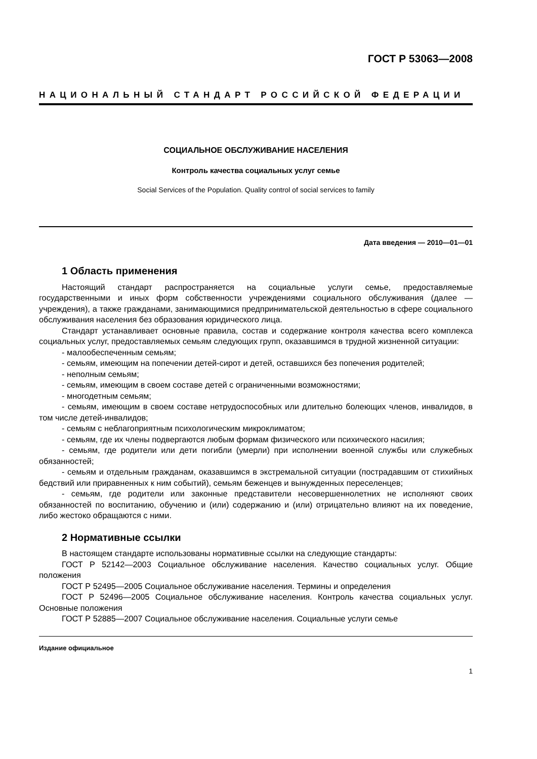ГОСТ Р 53063—2008
НАЦИОНАЛЬНЫЙ СТАНДАРТ РОССИЙСКОЙ ФЕДЕРАЦИИ
СОЦИАЛЬНОЕ ОБСЛУЖИВАНИЕ НАСЕЛЕНИЯ
Контроль качества социальных услуг семье
Social Services of the Population. Quality control of social services to family
Дата введения — 2010—01—01
1 Область применения
Настоящий стандарт распространяется на социальные услуги семье, предоставляемые государственными и иных форм собственности учреждениями социального обслуживания (далее — учреждения), а также гражданами, занимающимися предпринимательской деятельностью в сфере социального обслуживания населения без образования юридического лица.
Стандарт устанавливает основные правила, состав и содержание контроля качества всего комплекса социальных услуг, предоставляемых семьям следующих групп, оказавшимся в трудной жизненной ситуации:
- малообеспеченным семьям;
- семьям, имеющим на попечении детей-сирот и детей, оставшихся без попечения родителей;
- неполным семьям;
- семьям, имеющим в своем составе детей с ограниченными возможностями;
- многодетным семьям;
- семьям, имеющим в своем составе нетрудоспособных или длительно болеющих членов, инвалидов, в том числе детей-инвалидов;
- семьям с неблагоприятным психологическим микроклиматом;
- семьям, где их члены подвергаются любым формам физического или психического насилия;
- семьям, где родители или дети погибли (умерли) при исполнении военной службы или служебных обязанностей;
- семьям и отдельным гражданам, оказавшимся в экстремальной ситуации (пострадавшим от стихийных бедствий или приравненных к ним событий), семьям беженцев и вынужденных переселенцев;
- семьям, где родители или законные представители несовершеннолетних не исполняют своих обязанностей по воспитанию, обучению и (или) содержанию и (или) отрицательно влияют на их поведение, либо жестоко обращаются с ними.
2 Нормативные ссылки
В настоящем стандарте использованы нормативные ссылки на следующие стандарты:
ГОСТ Р 52142—2003 Социальное обслуживание населения. Качество социальных услуг. Общие положения
ГОСТ Р 52495—2005 Социальное обслуживание населения. Термины и определения
ГОСТ Р 52496—2005 Социальное обслуживание населения. Контроль качества социальных услуг. Основные положения
ГОСТ Р 52885—2007 Социальное обслуживание населения. Социальные услуги семье
Издание официальное
1